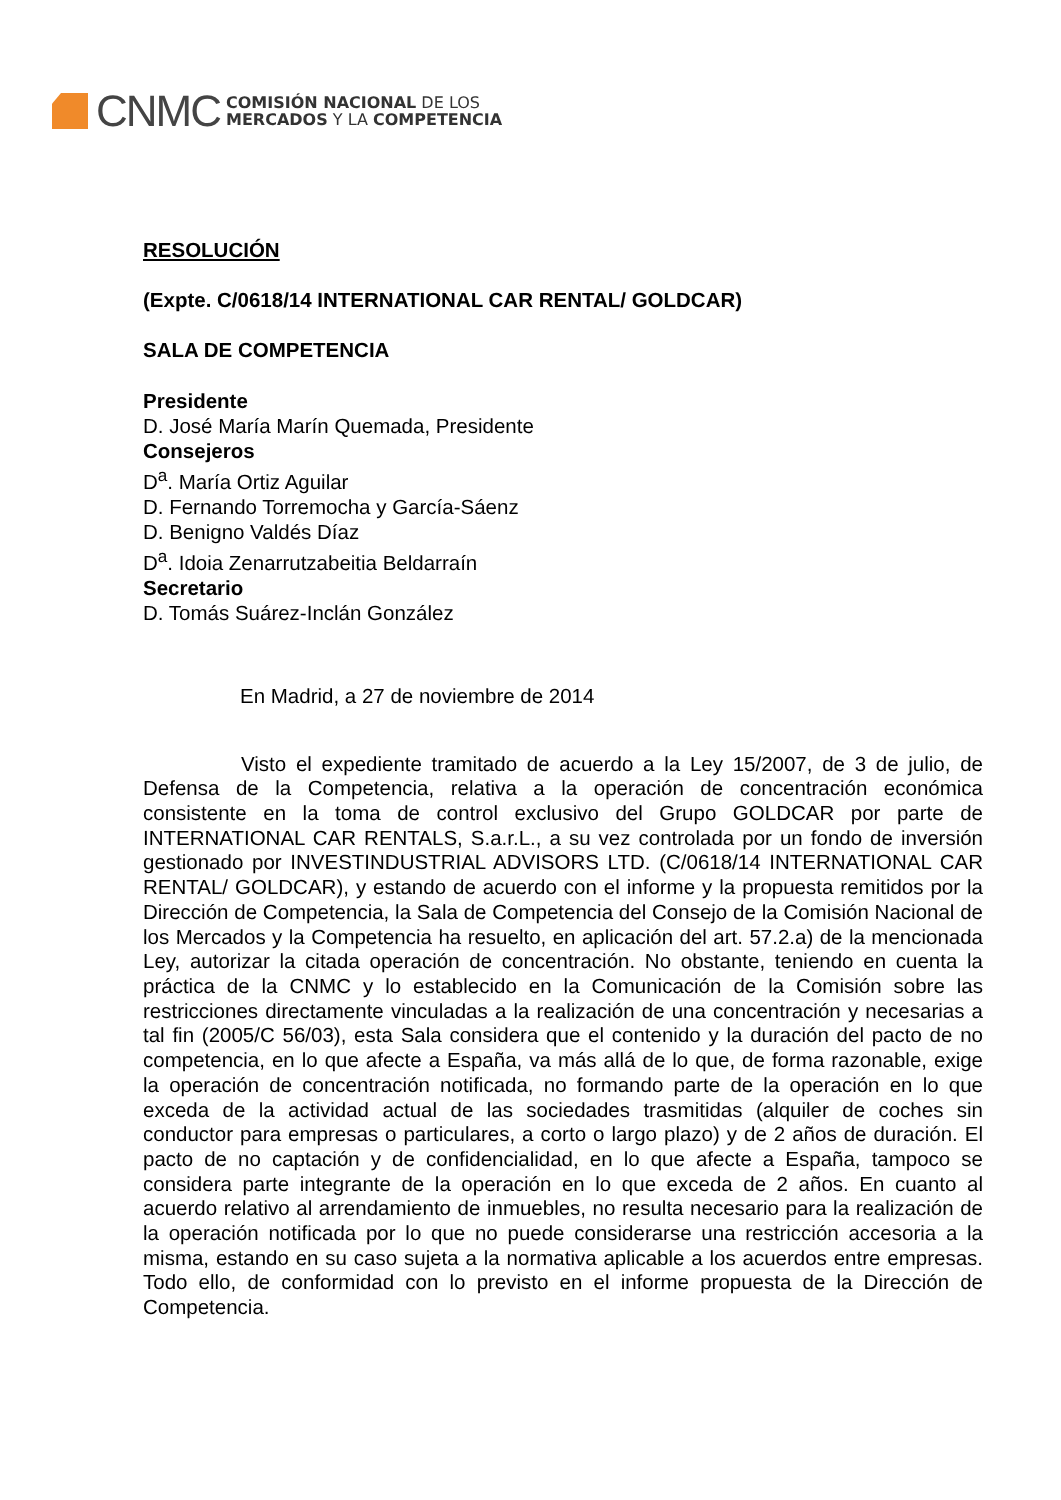CNMC
COMISIÓN NACIONAL DE LOS
MERCADOS Y LA COMPETENCIA
RESOLUCIÓN
(Expte. C/0618/14 INTERNATIONAL CAR RENTAL/ GOLDCAR)
SALA DE COMPETENCIA
Presidente
D. José María Marín Quemada, Presidente
Consejeros
D<sup>a</sup>. María Ortiz Aguilar
D. Fernando Torremocha y García-Sáenz
D. Benigno Valdés Díaz
D<sup>a</sup>. Idoia Zenarrutzabeitia Beldarraín
Secretario
D. Tomás Suárez-Inclán González
En Madrid, a 27 de noviembre de 2014
Visto el expediente tramitado de acuerdo a la Ley 15/2007, de 3 de julio, de Defensa de la Competencia, relativa a la operación de concentración económica consistente en la toma de control exclusivo del Grupo GOLDCAR por parte de INTERNATIONAL CAR RENTALS, S.a.r.L., a su vez controlada por un fondo de inversión gestionado por INVESTINDUSTRIAL ADVISORS LTD. (C/0618/14 INTERNATIONAL CAR RENTAL/ GOLDCAR), y estando de acuerdo con el informe y la propuesta remitidos por la Dirección de Competencia, la Sala de Competencia del Consejo de la Comisión Nacional de los Mercados y la Competencia ha resuelto, en aplicación del art. 57.2.a) de la mencionada Ley, autorizar la citada operación de concentración. No obstante, teniendo en cuenta la práctica de la CNMC y lo establecido en la Comunicación de la Comisión sobre las restricciones directamente vinculadas a la realización de una concentración y necesarias a tal fin (2005/C 56/03), esta Sala considera que el contenido y la duración del pacto de no competencia, en lo que afecte a España, va más allá de lo que, de forma razonable, exige la operación de concentración notificada, no formando parte de la operación en lo que exceda de la actividad actual de las sociedades trasmitidas (alquiler de coches sin conductor para empresas o particulares, a corto o largo plazo) y de 2 años de duración. El pacto de no captación y de confidencialidad, en lo que afecte a España, tampoco se considera parte integrante de la operación en lo que exceda de 2 años. En cuanto al acuerdo relativo al arrendamiento de inmuebles, no resulta necesario para la realización de la operación notificada por lo que no puede considerarse una restricción accesoria a la misma, estando en su caso sujeta a la normativa aplicable a los acuerdos entre empresas. Todo ello, de conformidad con lo previsto en el informe propuesta de la Dirección de Competencia.